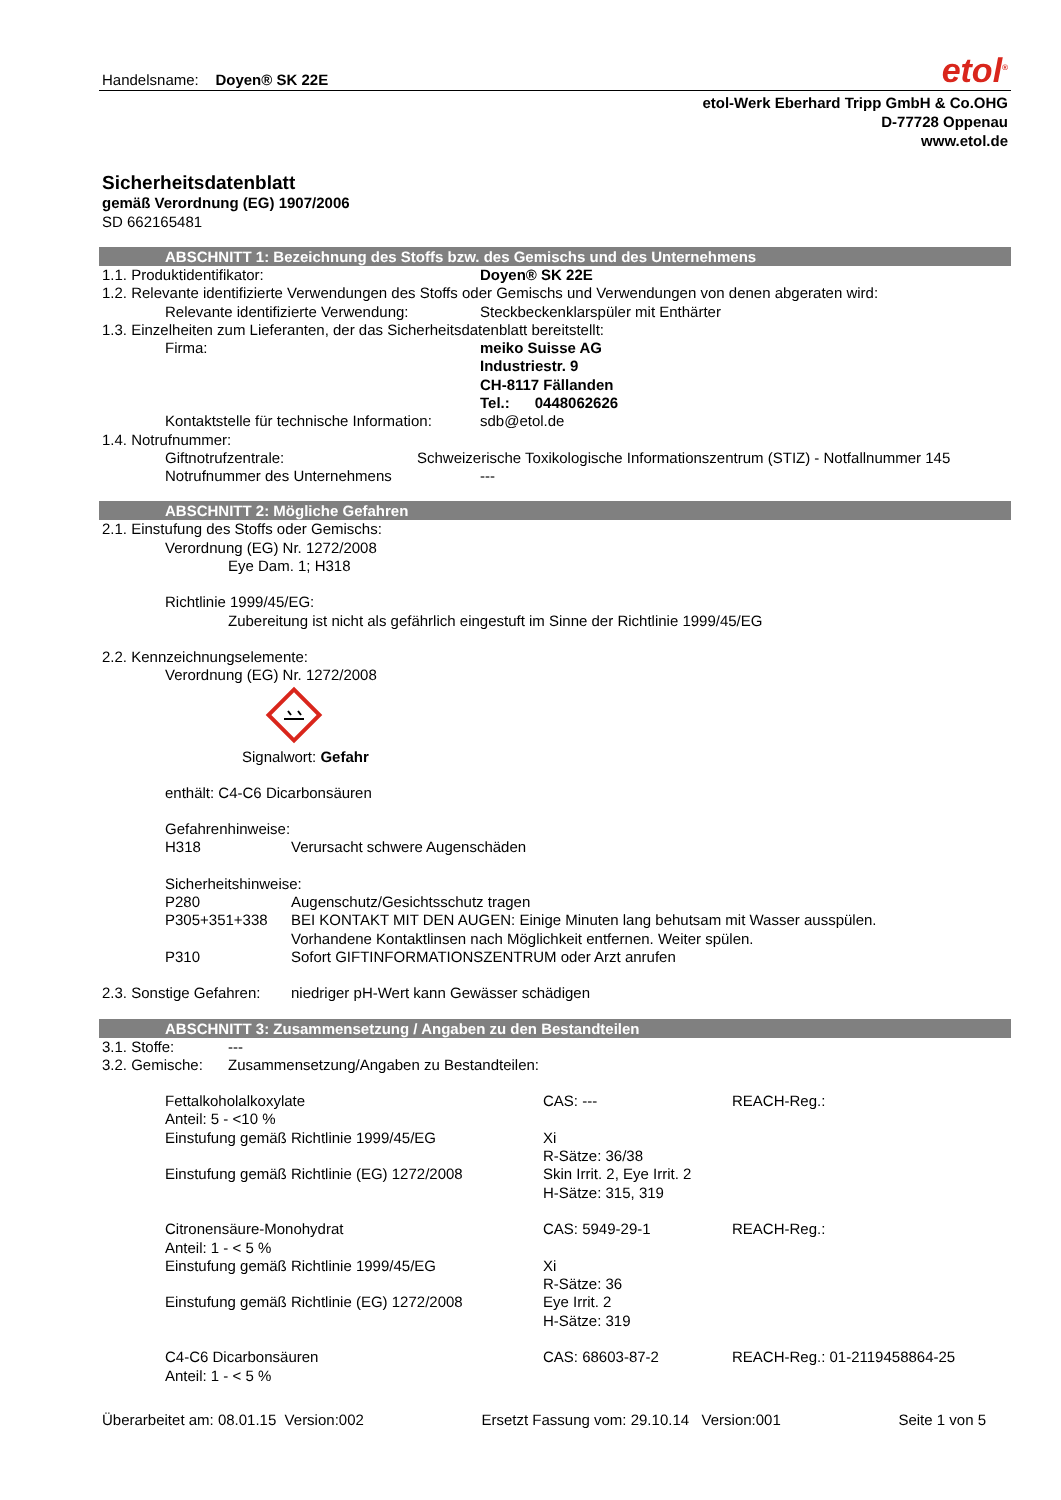Handelsname: Doyen® SK 22E
etol<sup>®</sup>
etol-Werk Eberhard Tripp GmbH & Co.OHG
D-77728 Oppenau
www.etol.de
Sicherheitsdatenblatt
gemäß Verordnung (EG) 1907/2006
SD 662165481
ABSCHNITT 1: Bezeichnung des Stoffs bzw. des Gemischs und des Unternehmens
| 1.1. Produktidentifikator: | Doyen® SK 22E |
1.2. Relevante identifizierte Verwendungen des Stoffs oder Gemischs und Verwendungen von denen abgeraten wird:
| Relevante identifizierte Verwendung: | Steckbeckenklarspüler mit Enthärter |
1.3. Einzelheiten zum Lieferanten, der das Sicherheitsdatenblatt bereitstellt:
| Firma: | meiko Suisse AG Industriestr. 9 CH-8117 Fällanden Tel.: 0448062626 |
| Kontaktstelle für technische Information: | sdb@etol.de |
1.4. Notrufnummer:
| Giftnotrufzentrale: | Schweizerische Toxikologische Informationszentrum (STIZ) - Notfallnummer 145 |
| Notrufnummer des Unternehmens | --- |
ABSCHNITT 2: Mögliche Gefahren
2.1. Einstufung des Stoffs oder Gemischs:
Verordnung (EG) Nr. 1272/2008
Eye Dam. 1; H318
Richtlinie 1999/45/EG:
Zubereitung ist nicht als gefährlich eingestuft im Sinne der Richtlinie 1999/45/EG
2.2. Kennzeichnungselemente:
Verordnung (EG) Nr. 1272/2008
Signalwort: Gefahr
enthält: C4-C6 Dicarbonsäuren
Gefahrenhinweise:
| H318 | Verursacht schwere Augenschäden |
Sicherheitshinweise:
| P280 | Augenschutz/Gesichtsschutz tragen |
| P305+351+338 | BEI KONTAKT MIT DEN AUGEN: Einige Minuten lang behutsam mit Wasser ausspülen. Vorhandene Kontaktlinsen nach Möglichkeit entfernen. Weiter spülen. |
| P310 | Sofort GIFTINFORMATIONSZENTRUM oder Arzt anrufen |
| 2.3. Sonstige Gefahren: | niedriger pH-Wert kann Gewässer schädigen |
ABSCHNITT 3: Zusammensetzung / Angaben zu den Bestandteilen
| 3.1. Stoffe: | --- |
| 3.2. Gemische: | Zusammensetzung/Angaben zu Bestandteilen: |
| Fettalkoholalkoxylate Anteil: 5 - <10 % Einstufung gemäß Richtlinie 1999/45/EG Einstufung gemäß Richtlinie (EG) 1272/2008 | CAS: --- Xi R-Sätze: 36/38 Skin Irrit. 2, Eye Irrit. 2 H-Sätze: 315, 319 | REACH-Reg.: |
| Citronensäure-Monohydrat Anteil: 1 - < 5 % Einstufung gemäß Richtlinie 1999/45/EG Einstufung gemäß Richtlinie (EG) 1272/2008 | CAS: 5949-29-1 Xi R-Sätze: 36 Eye Irrit. 2 H-Sätze: 319 | REACH-Reg.: |
| C4-C6 Dicarbonsäuren Anteil: 1 - < 5 % | CAS: 68603-87-2 | REACH-Reg.: 01-2119458864-25 |
Überarbeitet am: 08.01.15 Version:002 Ersetzt Fassung vom: 29.10.14 Version:001 Seite 1 von 5